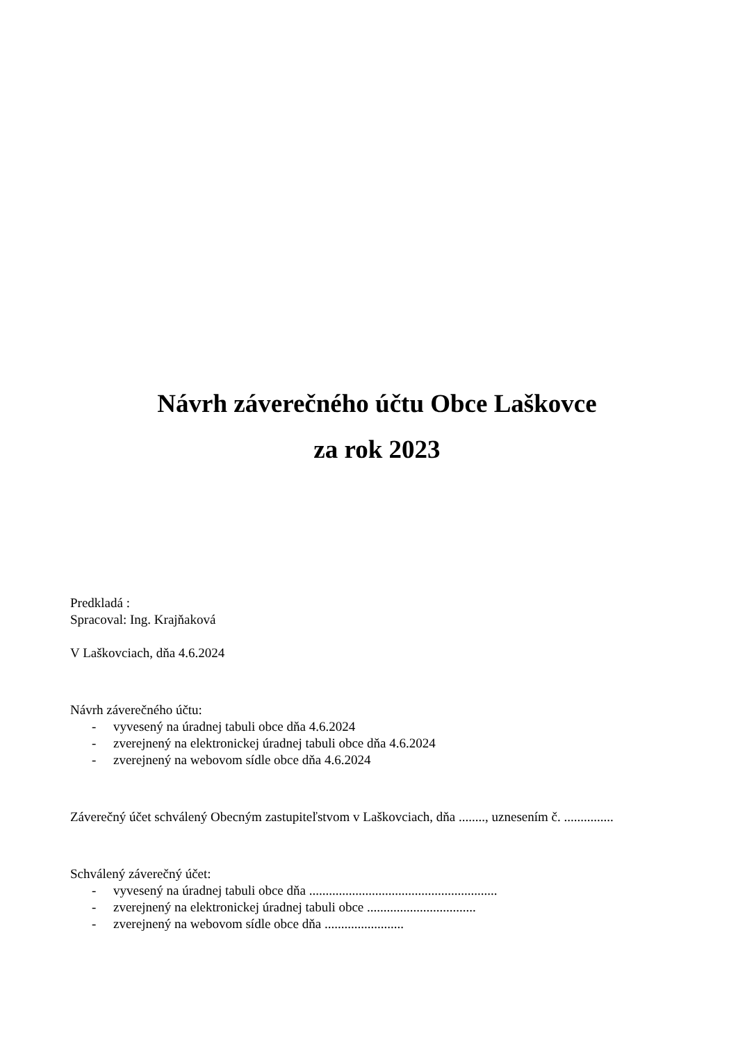Návrh záverečného účtu Obce Laškovce
za rok 2023
Predkladá :
Spracoval: Ing. Krajňaková
V Laškovciach, dňa 4.6.2024
Návrh záverečného účtu:
- vyvesený na úradnej tabuli obce dňa 4.6.2024
- zverejnený na elektronickej úradnej tabuli obce dňa 4.6.2024
- zverejnený na webovom sídle obce dňa 4.6.2024
Záverečný účet schválený Obecným zastupiteľstvom v Laškovciach, dňa ........, uznesením č. ...............
Schválený záverečný účet:
- vyvesený na úradnej tabuli obce dňa .........................................................
- zverejnený na elektronickej úradnej tabuli obce .................................
- zverejnený na webovom sídle obce dňa ........................